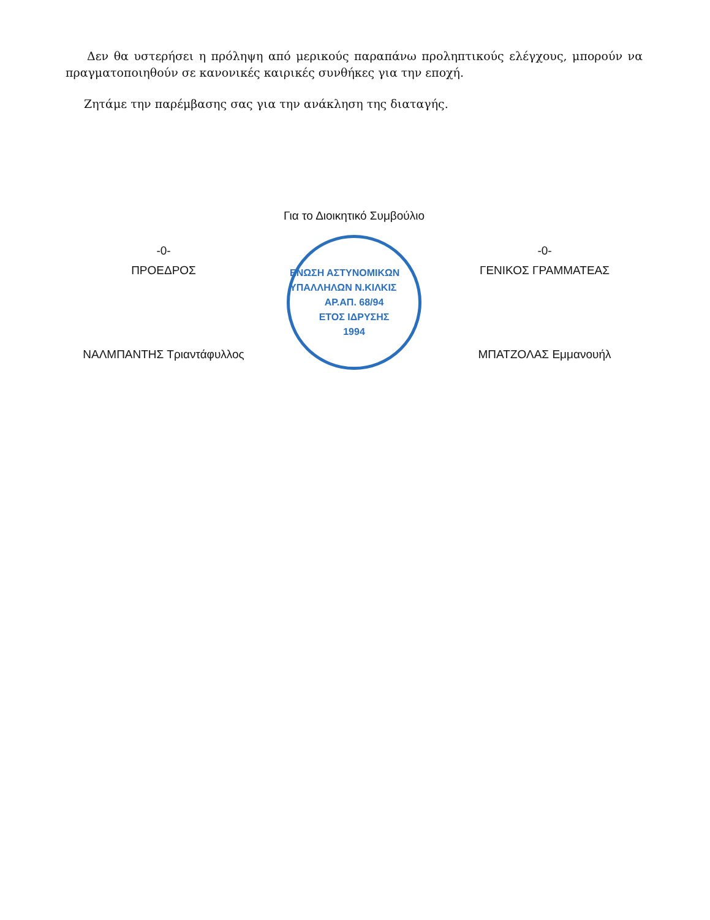Δεν θα υστερήσει η πρόληψη από μερικούς παραπάνω προληπτικούς ελέγχους, μπορούν να πραγματοποιηθούν σε κανονικές καιρικές συνθήκες για την εποχή.
Ζητάμε την παρέμβασης σας για την ανάκληση της διαταγής.
Για το Διοικητικό Συμβούλιο
-0-
ΠΡΟΕΔΡΟΣ
ΝΑΛΜΠΑΝΤΗΣ Τριαντάφυλλος
ΕΝΩΣΗ ΑΣΤΥΝΟΜΙΚΩΝ ΥΠΑΛΛΗΛΩΝ Ν.ΚΙΛΚΙΣ
ΑΡ.ΑΠ. 68/94
ΕΤΟΣ ΙΔΡΥΣΗΣ
1994
-0-
ΓΕΝΙΚΟΣ ΓΡΑΜΜΑΤΕΑΣ
ΜΠΑΤΖΟΛΑΣ Εμμανουήλ